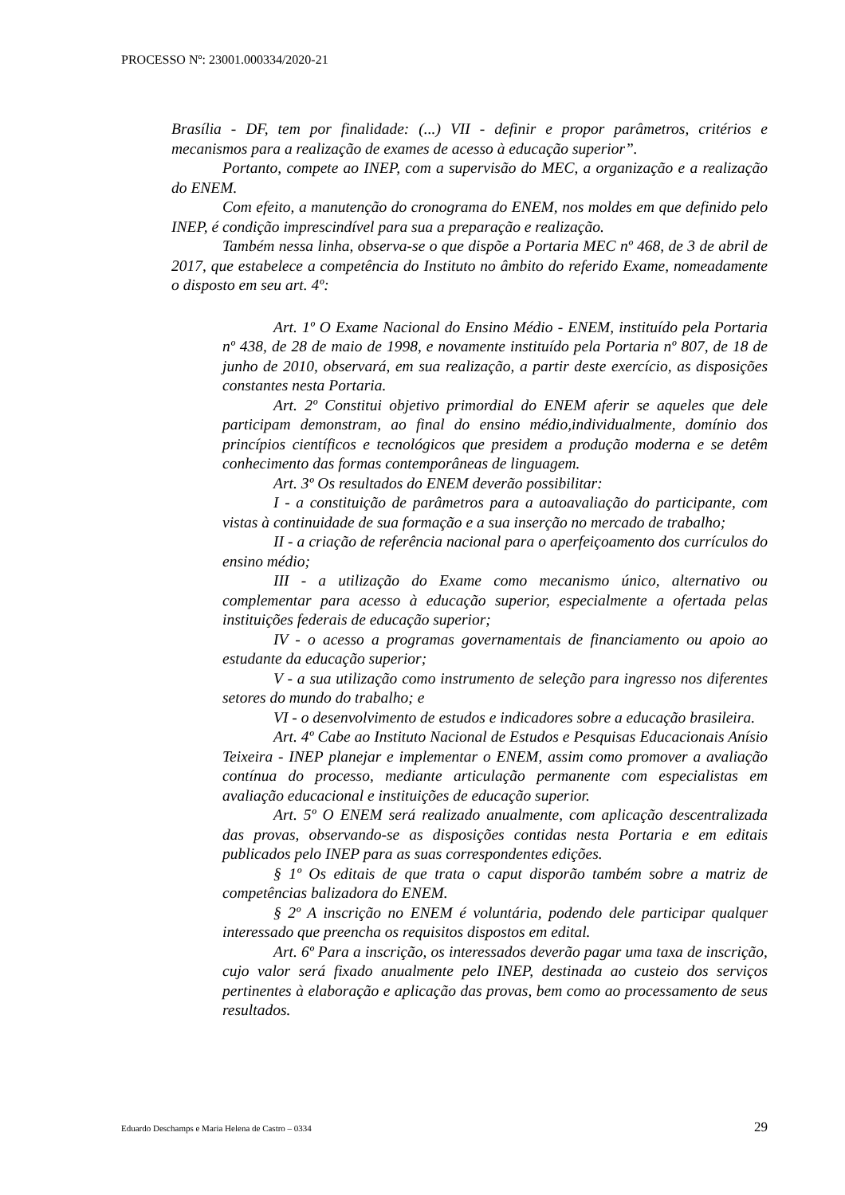PROCESSO Nº: 23001.000334/2020-21
Brasília - DF, tem por finalidade: (...) VII - definir e propor parâmetros, critérios e mecanismos para a realização de exames de acesso à educação superior”.
Portanto, compete ao INEP, com a supervisão do MEC, a organização e a realização do ENEM.
Com efeito, a manutenção do cronograma do ENEM, nos moldes em que definido pelo INEP, é condição imprescindível para sua a preparação e realização.
Também nessa linha, observa-se o que dispõe a Portaria MEC nº 468, de 3 de abril de 2017, que estabelece a competência do Instituto no âmbito do referido Exame, nomeadamente o disposto em seu art. 4º:
Art. 1º O Exame Nacional do Ensino Médio - ENEM, instituído pela Portaria nº 438, de 28 de maio de 1998, e novamente instituído pela Portaria nº 807, de 18 de junho de 2010, observará, em sua realização, a partir deste exercício, as disposições constantes nesta Portaria.
Art. 2º Constitui objetivo primordial do ENEM aferir se aqueles que dele participam demonstram, ao final do ensino médio,individualmente, domínio dos princípios científicos e tecnológicos que presidem a produção moderna e se detêm conhecimento das formas contemporâneas de linguagem.
Art. 3º Os resultados do ENEM deverão possibilitar:
I - a constituição de parâmetros para a autoavaliação do participante, com vistas à continuidade de sua formação e a sua inserção no mercado de trabalho;
II - a criação de referência nacional para o aperfeiçoamento dos currículos do ensino médio;
III - a utilização do Exame como mecanismo único, alternativo ou complementar para acesso à educação superior, especialmente a ofertada pelas instituições federais de educação superior;
IV - o acesso a programas governamentais de financiamento ou apoio ao estudante da educação superior;
V - a sua utilização como instrumento de seleção para ingresso nos diferentes setores do mundo do trabalho; e
VI - o desenvolvimento de estudos e indicadores sobre a educação brasileira.
Art. 4º Cabe ao Instituto Nacional de Estudos e Pesquisas Educacionais Anísio Teixeira - INEP planejar e implementar o ENEM, assim como promover a avaliação contínua do processo, mediante articulação permanente com especialistas em avaliação educacional e instituições de educação superior.
Art. 5º O ENEM será realizado anualmente, com aplicação descentralizada das provas, observando-se as disposições contidas nesta Portaria e em editais publicados pelo INEP para as suas correspondentes edições.
§ 1º Os editais de que trata o caput disporão também sobre a matriz de competências balizadora do ENEM.
§ 2º A inscrição no ENEM é voluntária, podendo dele participar qualquer interessado que preencha os requisitos dispostos em edital.
Art. 6º Para a inscrição, os interessados deverão pagar uma taxa de inscrição, cujo valor será fixado anualmente pelo INEP, destinada ao custeio dos serviços pertinentes à elaboração e aplicação das provas, bem como ao processamento de seus resultados.
Eduardo Deschamps e Maria Helena de Castro – 0334 29